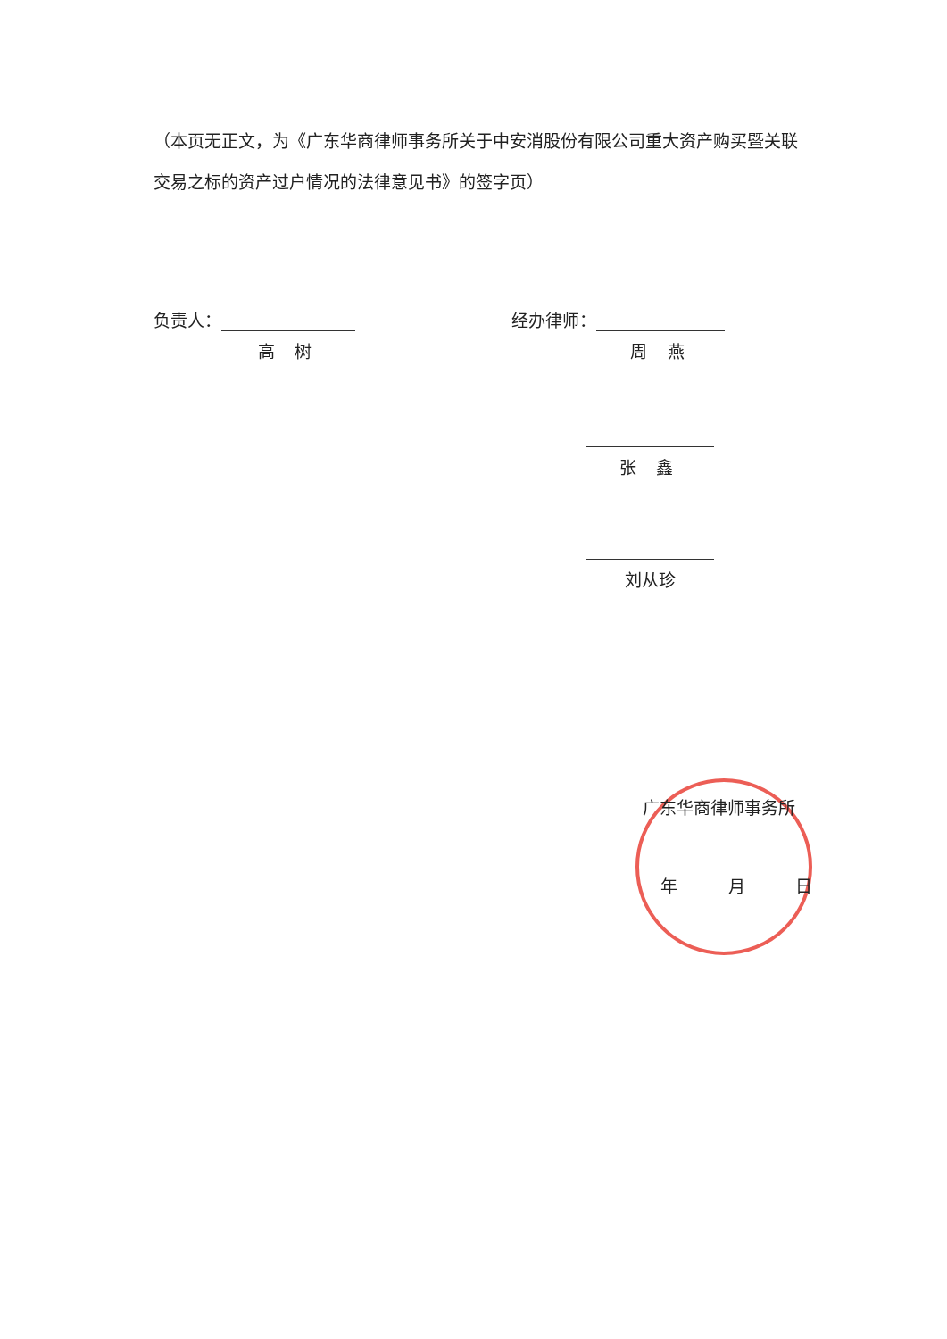（本页无正文，为《广东华商律师事务所关于中安消股份有限公司重大资产购买暨关联交易之标的资产过户情况的法律意见书》的签字页）
负责人：
高 树
经办律师：
周 燕
张 鑫
刘从珍
广东华商律师事务所
年 月 日